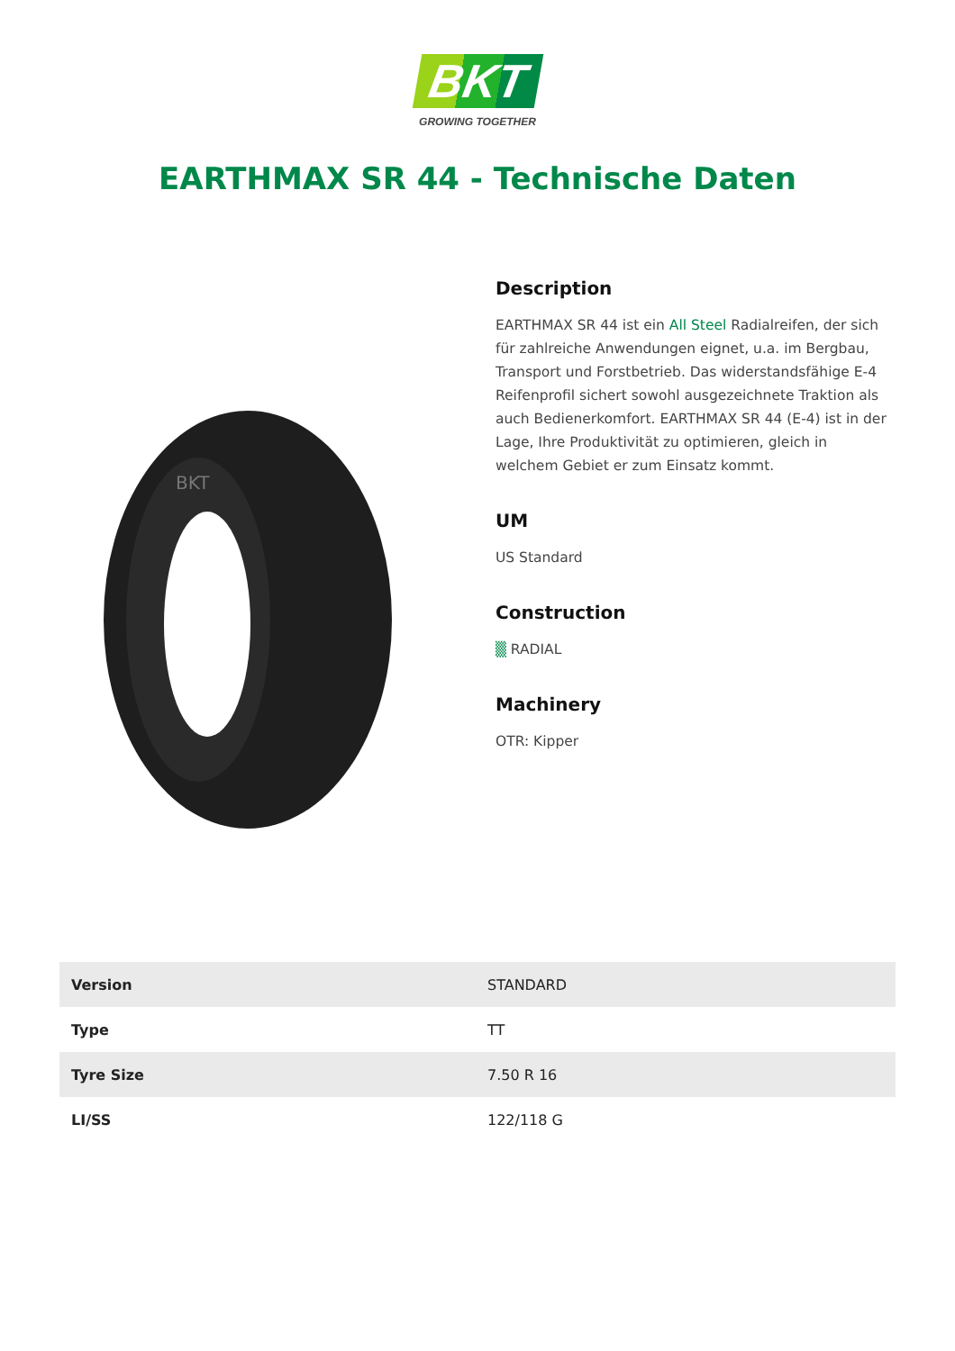BKT
GROWING TOGETHER
EARTHMAX SR 44 - Technische Daten
BKT
Description
EARTHMAX SR 44 ist ein All Steel Radialreifen, der sich für zahlreiche Anwendungen eignet, u.a. im Bergbau, Transport und Forstbetrieb. Das widerstandsfähige E-4 Reifenprofil sichert sowohl ausgezeichnete Traktion als auch Bedienerkomfort. EARTHMAX SR 44 (E-4) ist in der Lage, Ihre Produktivität zu optimieren, gleich in welchem Gebiet er zum Einsatz kommt.
UM
US Standard
Construction
▒ RADIAL
Machinery
OTR: Kipper
| Version | STANDARD |
| Type | TT |
| Tyre Size | 7.50 R 16 |
| LI/SS | 122/118 G |